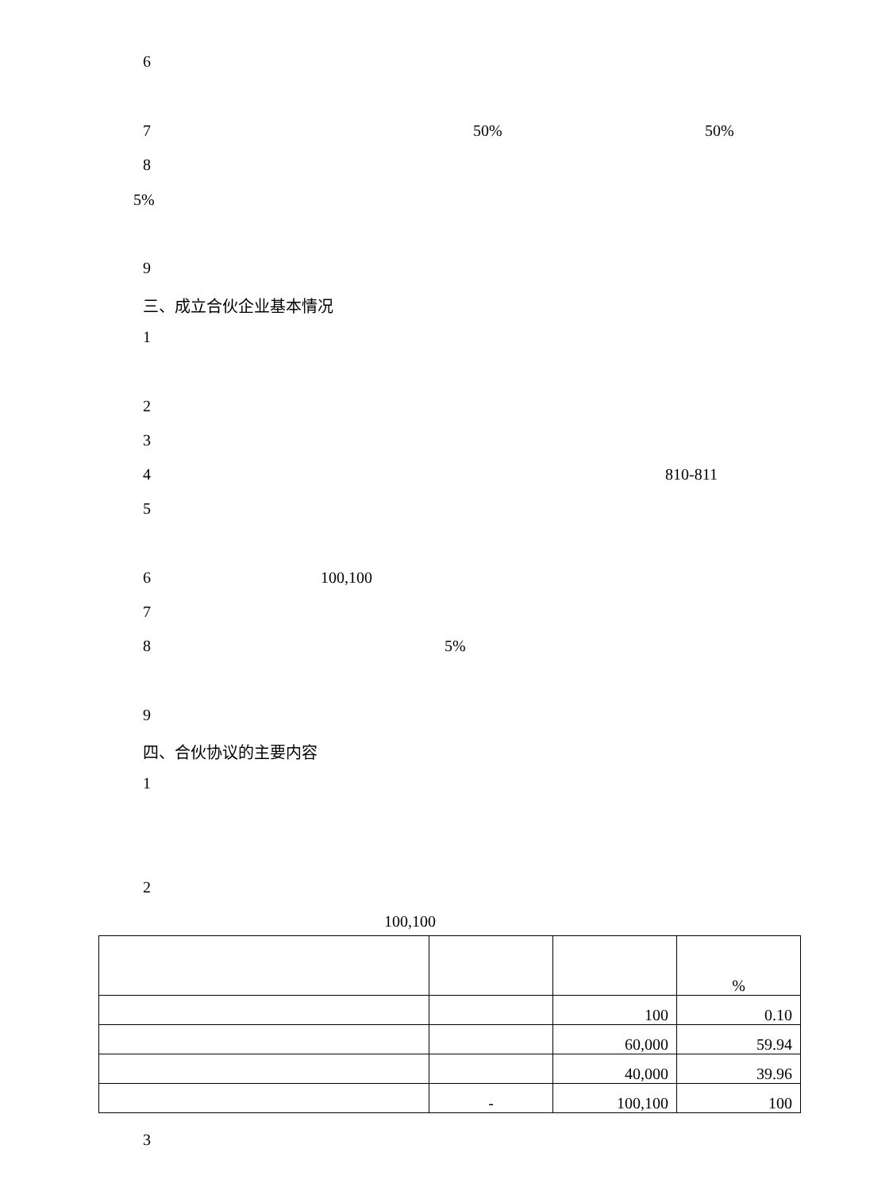6
7 50% 50%
8
5%
9
三、成立合伙企业基本情况
1
2
3
4 810-811
5
6 100,100
7
8 5%
9
四、合伙协议的主要内容
1
2
100,100
| | | | % |
| | | 100 | 0.10 |
| | | 60,000 | 59.94 |
| | | 40,000 | 39.96 |
| | - | 100,100 | 100 |
3